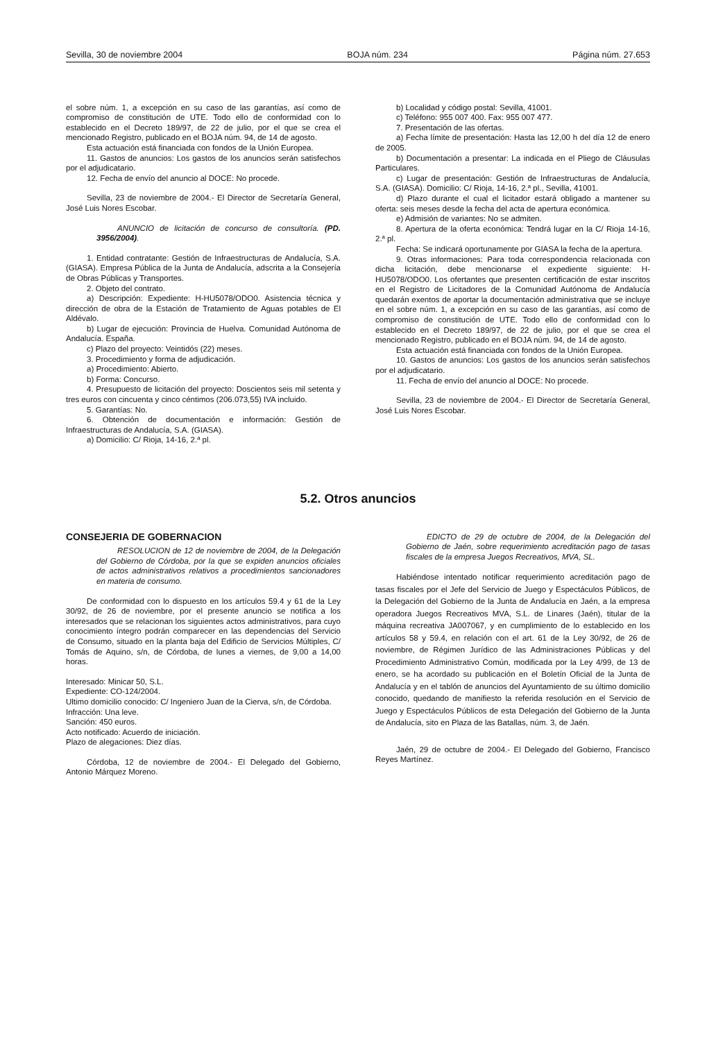Sevilla, 30 de noviembre 2004 BOJA núm. 234 Página núm. 27.653
el sobre núm. 1, a excepción en su caso de las garantías, así como de compromiso de constitución de UTE. Todo ello de conformidad con lo establecido en el Decreto 189/97, de 22 de julio, por el que se crea el mencionado Registro, publicado en el BOJA núm. 94, de 14 de agosto.
Esta actuación está financiada con fondos de la Unión Europea.
11. Gastos de anuncios: Los gastos de los anuncios serán satisfechos por el adjudicatario.
12. Fecha de envío del anuncio al DOCE: No procede.
Sevilla, 23 de noviembre de 2004.- El Director de Secretaría General, José Luis Nores Escobar.
ANUNCIO de licitación de concurso de consultoría. (PD. 3956/2004).
1. Entidad contratante: Gestión de Infraestructuras de Andalucía, S.A. (GIASA). Empresa Pública de la Junta de Andalucía, adscrita a la Consejería de Obras Públicas y Transportes.
2. Objeto del contrato.
a) Descripción: Expediente: H-HU5078/ODO0. Asistencia técnica y dirección de obra de la Estación de Tratamiento de Aguas potables de El Aldévalo.
b) Lugar de ejecución: Provincia de Huelva. Comunidad Autónoma de Andalucía. España.
c) Plazo del proyecto: Veintidós (22) meses.
3. Procedimiento y forma de adjudicación.
a) Procedimiento: Abierto.
b) Forma: Concurso.
4. Presupuesto de licitación del proyecto: Doscientos seis mil setenta y tres euros con cincuenta y cinco céntimos (206.073,55) IVA incluido.
5. Garantías: No.
6. Obtención de documentación e información: Gestión de Infraestructuras de Andalucía, S.A. (GIASA).
a) Domicilio: C/ Rioja, 14-16, 2.ª pl.
b) Localidad y código postal: Sevilla, 41001.
c) Teléfono: 955 007 400. Fax: 955 007 477.
7. Presentación de las ofertas.
a) Fecha límite de presentación: Hasta las 12,00 h del día 12 de enero de 2005.
b) Documentación a presentar: La indicada en el Pliego de Cláusulas Particulares.
c) Lugar de presentación: Gestión de Infraestructuras de Andalucía, S.A. (GIASA). Domicilio: C/ Rioja, 14-16, 2.ª pl., Sevilla, 41001.
d) Plazo durante el cual el licitador estará obligado a mantener su oferta: seis meses desde la fecha del acta de apertura económica.
e) Admisión de variantes: No se admiten.
8. Apertura de la oferta económica: Tendrá lugar en la C/ Rioja 14-16, 2.ª pl.
Fecha: Se indicará oportunamente por GIASA la fecha de la apertura.
9. Otras informaciones: Para toda correspondencia relacionada con dicha licitación, debe mencionarse el expediente siguiente: H-HU5078/ODO0. Los ofertantes que presenten certificación de estar inscritos en el Registro de Licitadores de la Comunidad Autónoma de Andalucía quedarán exentos de aportar la documentación administrativa que se incluye en el sobre núm. 1, a excepción en su caso de las garantías, así como de compromiso de constitución de UTE. Todo ello de conformidad con lo establecido en el Decreto 189/97, de 22 de julio, por el que se crea el mencionado Registro, publicado en el BOJA núm. 94, de 14 de agosto.
Esta actuación está financiada con fondos de la Unión Europea.
10. Gastos de anuncios: Los gastos de los anuncios serán satisfechos por el adjudicatario.
11. Fecha de envío del anuncio al DOCE: No procede.
Sevilla, 23 de noviembre de 2004.- El Director de Secretaría General, José Luis Nores Escobar.
5.2. Otros anuncios
CONSEJERIA DE GOBERNACION
RESOLUCION de 12 de noviembre de 2004, de la Delegación del Gobierno de Córdoba, por la que se expiden anuncios oficiales de actos administrativos relativos a procedimientos sancionadores en materia de consumo.
De conformidad con lo dispuesto en los artículos 59.4 y 61 de la Ley 30/92, de 26 de noviembre, por el presente anuncio se notifica a los interesados que se relacionan los siguientes actos administrativos, para cuyo conocimiento íntegro podrán comparecer en las dependencias del Servicio de Consumo, situado en la planta baja del Edificio de Servicios Múltiples, C/ Tomás de Aquino, s/n, de Córdoba, de lunes a viernes, de 9,00 a 14,00 horas.
Interesado: Minicar 50, S.L.
Expediente: CO-124/2004.
Ultimo domicilio conocido: C/ Ingeniero Juan de la Cierva, s/n, de Córdoba.
Infracción: Una leve.
Sanción: 450 euros.
Acto notificado: Acuerdo de iniciación.
Plazo de alegaciones: Diez días.
Córdoba, 12 de noviembre de 2004.- El Delegado del Gobierno, Antonio Márquez Moreno.
EDICTO de 29 de octubre de 2004, de la Delegación del Gobierno de Jaén, sobre requerimiento acreditación pago de tasas fiscales de la empresa Juegos Recreativos, MVA, SL.
Habiéndose intentado notificar requerimiento acreditación pago de tasas fiscales por el Jefe del Servicio de Juego y Espectáculos Públicos, de la Delegación del Gobierno de la Junta de Andalucía en Jaén, a la empresa operadora Juegos Recreativos MVA, S.L. de Linares (Jaén), titular de la máquina recreativa JA007067, y en cumplimiento de lo establecido en los artículos 58 y 59.4, en relación con el art. 61 de la Ley 30/92, de 26 de noviembre, de Régimen Jurídico de las Administraciones Públicas y del Procedimiento Administrativo Común, modificada por la Ley 4/99, de 13 de enero, se ha acordado su publicación en el Boletín Oficial de la Junta de Andalucía y en el tablón de anuncios del Ayuntamiento de su último domicilio conocido, quedando de manifiesto la referida resolución en el Servicio de Juego y Espectáculos Públicos de esta Delegación del Gobierno de la Junta de Andalucía, sito en Plaza de las Batallas, núm. 3, de Jaén.
Jaén, 29 de octubre de 2004.- El Delegado del Gobierno, Francisco Reyes Martínez.